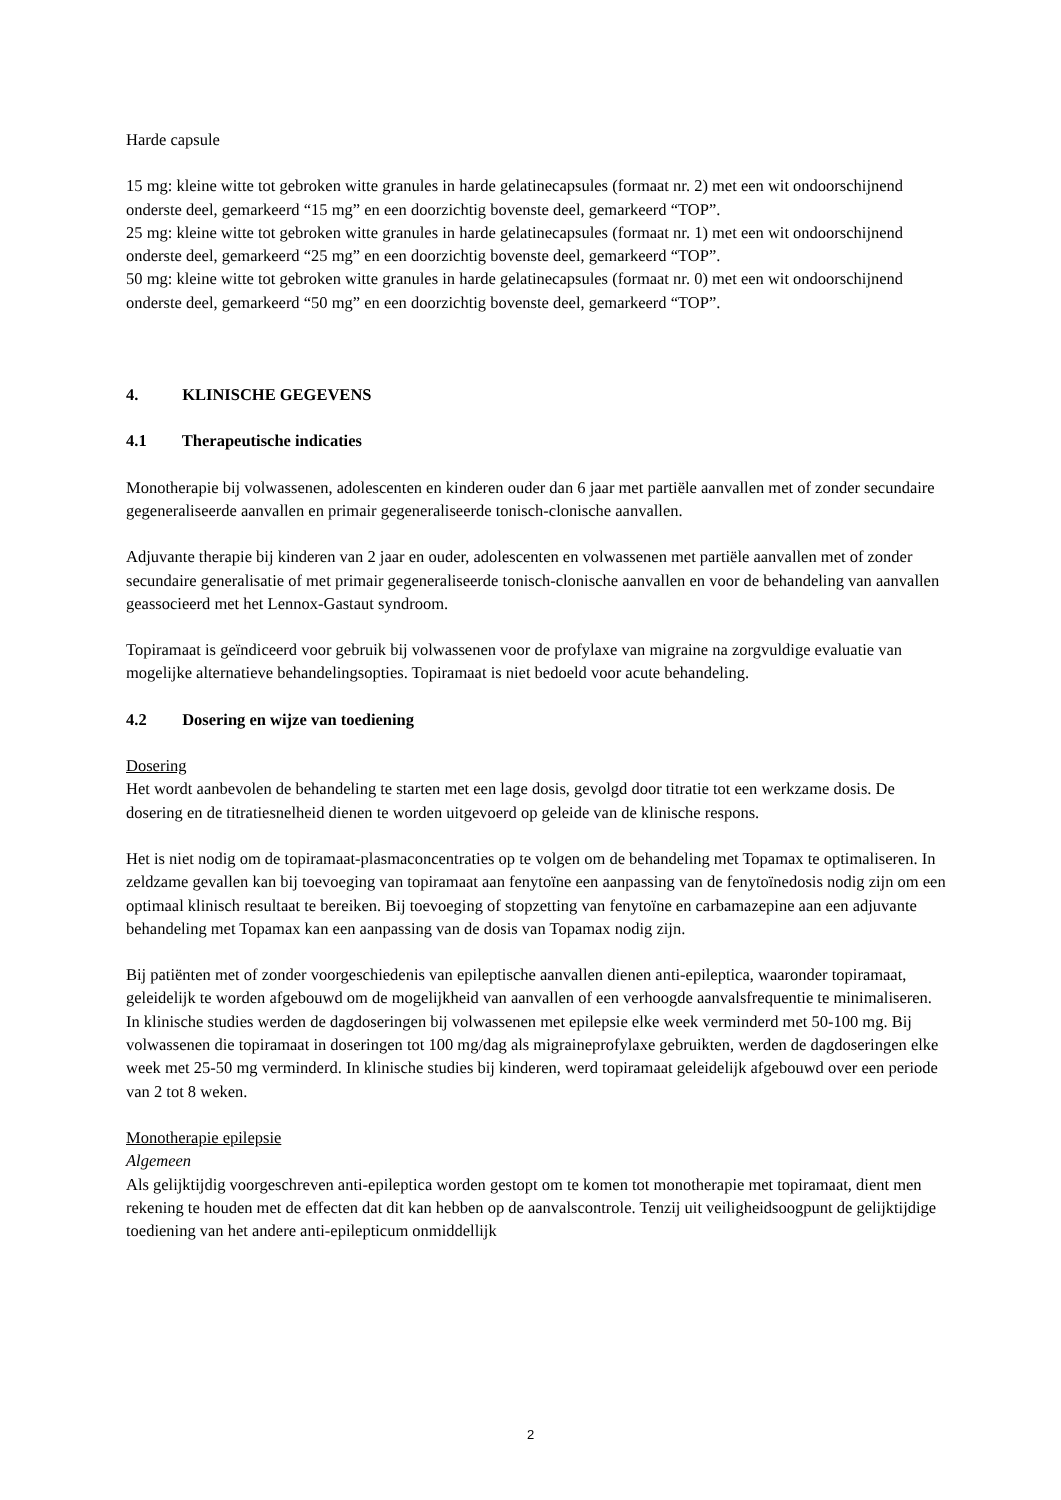Harde capsule
15 mg: kleine witte tot gebroken witte granules in harde gelatinecapsules (formaat nr. 2) met een wit ondoorschijnend onderste deel, gemarkeerd “15 mg” en een doorzichtig bovenste deel, gemarkeerd “TOP”.
25 mg: kleine witte tot gebroken witte granules in harde gelatinecapsules (formaat nr. 1) met een wit ondoorschijnend onderste deel, gemarkeerd “25 mg” en een doorzichtig bovenste deel, gemarkeerd “TOP”.
50 mg: kleine witte tot gebroken witte granules in harde gelatinecapsules (formaat nr. 0) met een wit ondoorschijnend onderste deel, gemarkeerd “50 mg” en een doorzichtig bovenste deel, gemarkeerd “TOP”.
4. KLINISCHE GEGEVENS
4.1 Therapeutische indicaties
Monotherapie bij volwassenen, adolescenten en kinderen ouder dan 6 jaar met partiële aanvallen met of zonder secundaire gegeneraliseerde aanvallen en primair gegeneraliseerde tonisch-clonische aanvallen.
Adjuvante therapie bij kinderen van 2 jaar en ouder, adolescenten en volwassenen met partiële aanvallen met of zonder secundaire generalisatie of met primair gegeneraliseerde tonisch-clonische aanvallen en voor de behandeling van aanvallen geassocieerd met het Lennox-Gastaut syndroom.
Topiramaat is geïndiceerd voor gebruik bij volwassenen voor de profylaxe van migraine na zorgvuldige evaluatie van mogelijke alternatieve behandelingsopties. Topiramaat is niet bedoeld voor acute behandeling.
4.2 Dosering en wijze van toediening
Dosering
Het wordt aanbevolen de behandeling te starten met een lage dosis, gevolgd door titratie tot een werkzame dosis. De dosering en de titratiesnelheid dienen te worden uitgevoerd op geleide van de klinische respons.
Het is niet nodig om de topiramaat-plasmaconcentraties op te volgen om de behandeling met Topamax te optimaliseren. In zeldzame gevallen kan bij toevoeging van topiramaat aan fenytoïne een aanpassing van de fenytoïnedosis nodig zijn om een optimaal klinisch resultaat te bereiken. Bij toevoeging of stopzetting van fenytoïne en carbamazepine aan een adjuvante behandeling met Topamax kan een aanpassing van de dosis van Topamax nodig zijn.
Bij patiënten met of zonder voorgeschiedenis van epileptische aanvallen dienen anti-epileptica, waaronder topiramaat, geleidelijk te worden afgebouwd om de mogelijkheid van aanvallen of een verhoogde aanvalsfrequentie te minimaliseren. In klinische studies werden de dagdoseringen bij volwassenen met epilepsie elke week verminderd met 50-100 mg. Bij volwassenen die topiramaat in doseringen tot 100 mg/dag als migraineprofylaxe gebruikten, werden de dagdoseringen elke week met 25-50 mg verminderd. In klinische studies bij kinderen, werd topiramaat geleidelijk afgebouwd over een periode van 2 tot 8 weken.
Monotherapie epilepsie
Algemeen
Als gelijktijdig voorgeschreven anti-epileptica worden gestopt om te komen tot monotherapie met topiramaat, dient men rekening te houden met de effecten dat dit kan hebben op de aanvalscontrole. Tenzij uit veiligheidsoogpunt de gelijktijdige toediening van het andere anti-epilepticum onmiddellijk
2